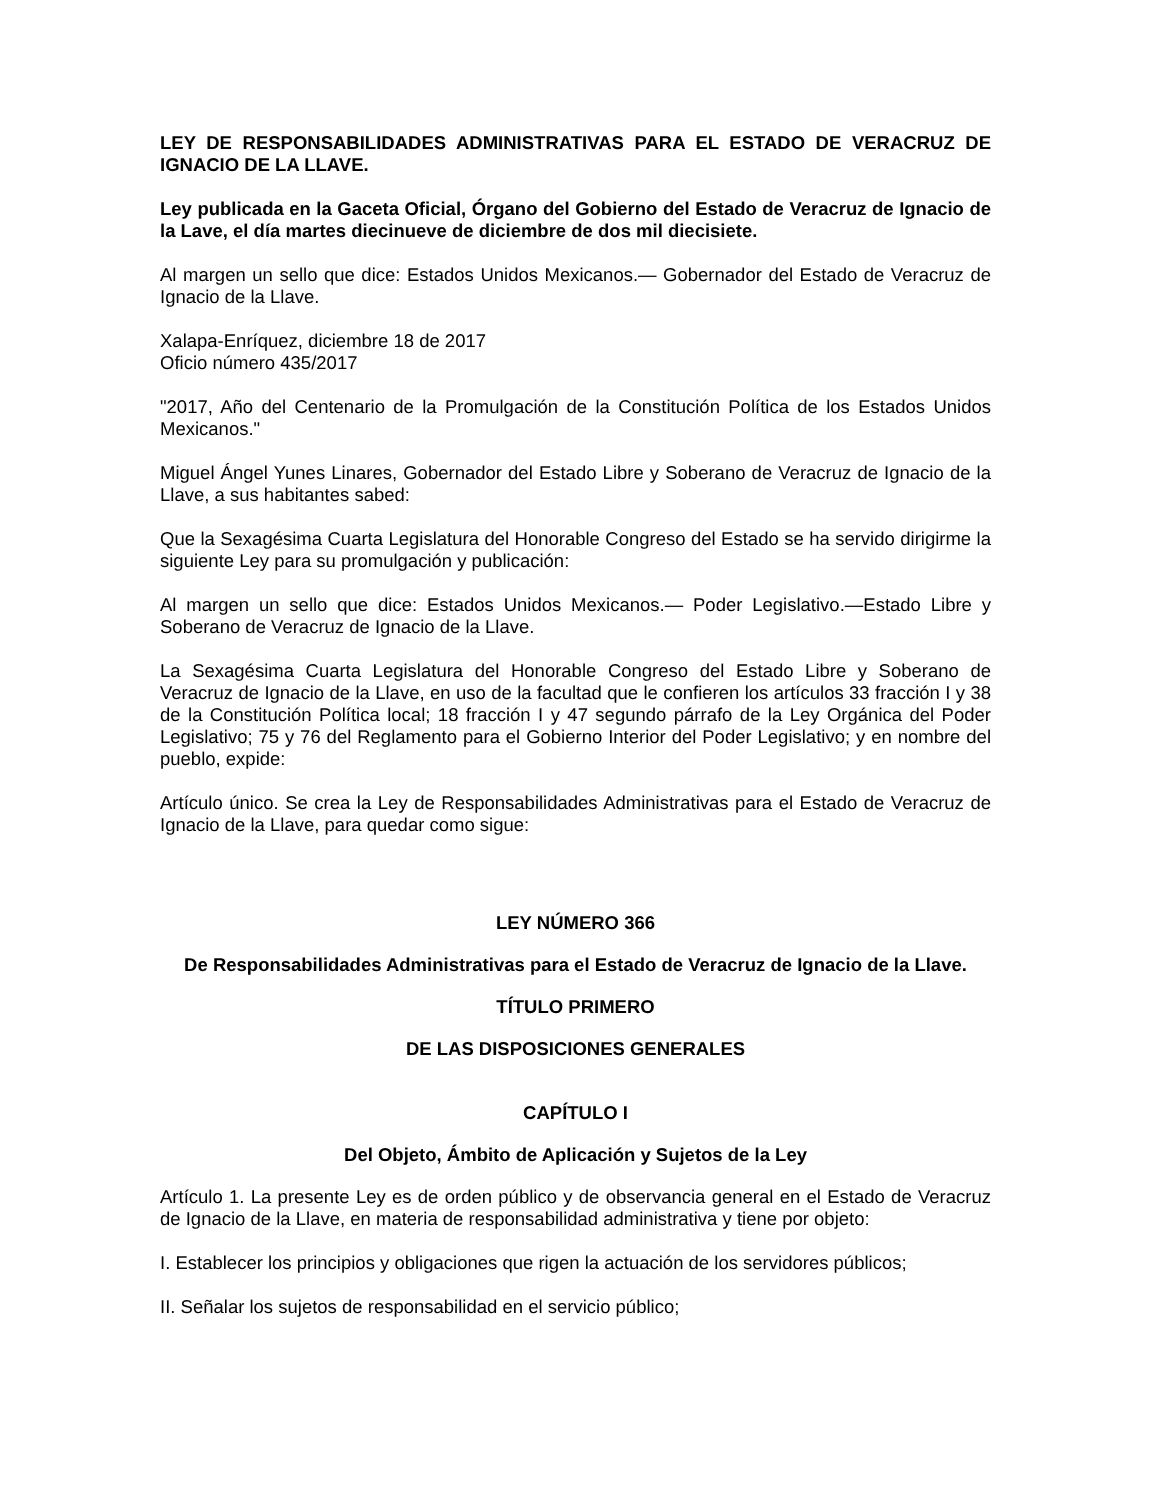LEY DE RESPONSABILIDADES ADMINISTRATIVAS PARA EL ESTADO DE VERACRUZ DE IGNACIO DE LA LLAVE.
Ley publicada en la Gaceta Oficial, Órgano del Gobierno del Estado de Veracruz de Ignacio de la Lave, el día martes diecinueve de diciembre de dos mil diecisiete.
Al margen un sello que dice: Estados Unidos Mexicanos.— Gobernador del Estado de Veracruz de Ignacio de la Llave.
Xalapa-Enríquez, diciembre 18 de 2017
Oficio número 435/2017
"2017, Año del Centenario de la Promulgación de la Constitución Política de los Estados Unidos Mexicanos."
Miguel Ángel Yunes Linares, Gobernador del Estado Libre y Soberano de Veracruz de Ignacio de la Llave, a sus habitantes sabed:
Que la Sexagésima Cuarta Legislatura del Honorable Congreso del Estado se ha servido dirigirme la siguiente Ley para su promulgación y publicación:
Al margen un sello que dice: Estados Unidos Mexicanos.— Poder Legislativo.—Estado Libre y Soberano de Veracruz de Ignacio de la Llave.
La Sexagésima Cuarta Legislatura del Honorable Congreso del Estado Libre y Soberano de Veracruz de Ignacio de la Llave, en uso de la facultad que le confieren los artículos 33 fracción I y 38 de la Constitución Política local; 18 fracción I y 47 segundo párrafo de la Ley Orgánica del Poder Legislativo; 75 y 76 del Reglamento para el Gobierno Interior del Poder Legislativo; y en nombre del pueblo, expide:
Artículo único. Se crea la Ley de Responsabilidades Administrativas para el Estado de Veracruz de Ignacio de la Llave, para quedar como sigue:
LEY NÚMERO 366
De Responsabilidades Administrativas para el Estado de Veracruz de Ignacio de la Llave.
TÍTULO PRIMERO
DE LAS DISPOSICIONES GENERALES
CAPÍTULO I
Del Objeto, Ámbito de Aplicación y Sujetos de la Ley
Artículo 1. La presente Ley es de orden público y de observancia general en el Estado de Veracruz de Ignacio de la Llave, en materia de responsabilidad administrativa y tiene por objeto:
I. Establecer los principios y obligaciones que rigen la actuación de los servidores públicos;
II. Señalar los sujetos de responsabilidad en el servicio público;